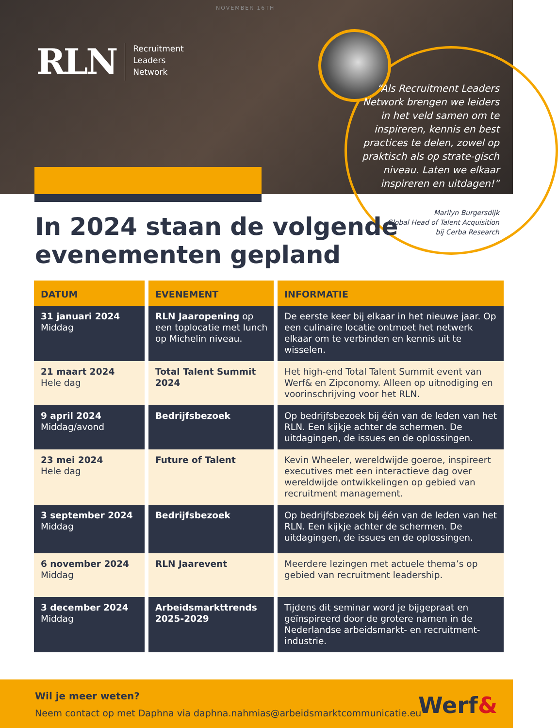NOVEMBER 16TH
RLN
Recruitment
Leaders
Network
“Als Recruitment Leaders Network brengen we leiders in het veld samen om te inspireren, kennis en best practices te delen, zowel op praktisch als op strate-gisch niveau. Laten we elkaar inspireren en uitdagen!”
Marilyn Burgersdijk
Global Head of Talent Acquisition
bij Cerba Research
In 2024 staan de volgende
evenementen gepland
| DATUM | EVENEMENT | INFORMATIE |
| --- | --- | --- |
| 31 januari 2024 Middag | RLN Jaaropening op een toplocatie met lunch op Michelin niveau. | De eerste keer bij elkaar in het nieuwe jaar. Op een culinaire locatie ontmoet het netwerk elkaar om te verbinden en kennis uit te wisselen. |
| 21 maart 2024 Hele dag | Total Talent Summit 2024 | Het high-end Total Talent Summit event van Werf& en Zipconomy. Alleen op uitnodiging en voorinschrijving voor het RLN. |
| 9 april 2024 Middag/avond | Bedrijfsbezoek | Op bedrijfsbezoek bij één van de leden van het RLN. Een kijkje achter de schermen. De uitdagingen, de issues en de oplossingen. |
| 23 mei 2024 Hele dag | Future of Talent | Kevin Wheeler, wereldwijde goeroe, inspireert executives met een interactieve dag over wereldwijde ontwikkelingen op gebied van recruitment management. |
| 3 september 2024 Middag | Bedrijfsbezoek | Op bedrijfsbezoek bij één van de leden van het RLN. Een kijkje achter de schermen. De uitdagingen, de issues en de oplossingen. |
| 6 november 2024 Middag | RLN Jaarevent | Meerdere lezingen met actuele thema’s op gebied van recruitment leadership. |
| 3 december 2024 Middag | Arbeidsmarkttrends 2025-2029 | Tijdens dit seminar word je bijgepraat en geïnspireerd door de grotere namen in de Nederlandse arbeidsmarkt- en recruitment-industrie. |
Wil je meer weten?
Neem contact op met Daphna via daphna.nahmias@arbeidsmarktcommunicatie.eu
Werf&